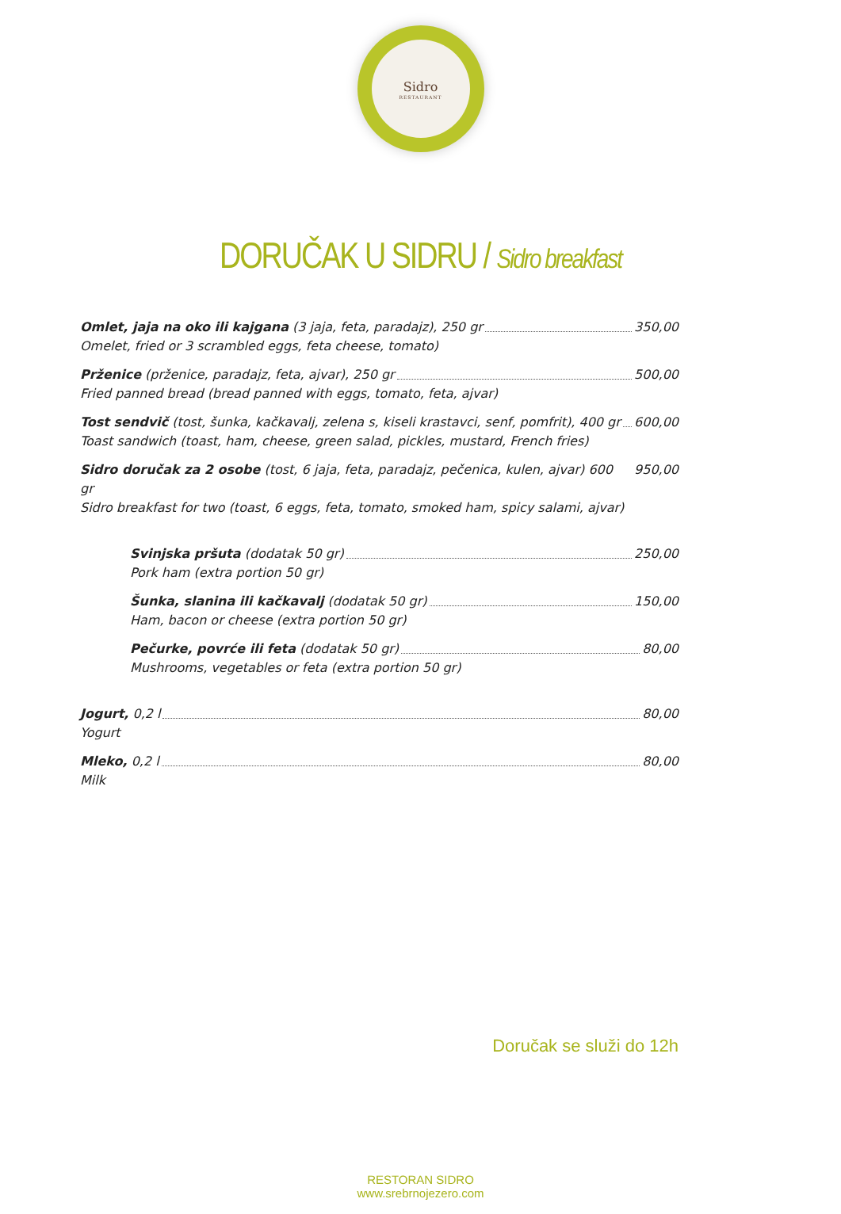Sidro
RESTAURANT
DORUČAK U SIDRU / Sidro breakfast
Omlet, jaja na oko ili kajgana (3 jaja, feta, paradajz), 250 gr 350,00
Omelet, fried or 3 scrambled eggs, feta cheese, tomato)
Prženice (prženice, paradajz, feta, ajvar), 250 gr 500,00
Fried panned bread (bread panned with eggs, tomato, feta, ajvar)
Tost sendvič (tost, šunka, kačkavalj, zelena s, kiseli krastavci, senf, pomfrit), 400 gr 600,00
Toast sandwich (toast, ham, cheese, green salad, pickles, mustard, French fries)
Sidro doručak za 2 osobe (tost, 6 jaja, feta, paradajz, pečenica, kulen, ajvar) 600 gr 950,00
Sidro breakfast for two (toast, 6 eggs, feta, tomato, smoked ham, spicy salami, ajvar)
Svinjska pršuta (dodatak 50 gr) 250,00
Pork ham (extra portion 50 gr)
Šunka, slanina ili kačkavalj (dodatak 50 gr) 150,00
Ham, bacon or cheese (extra portion 50 gr)
Pečurke, povrće ili feta (dodatak 50 gr) 80,00
Mushrooms, vegetables or feta (extra portion 50 gr)
Jogurt, 0,2 l 80,00
Yogurt
Mleko, 0,2 l 80,00
Milk
Doručak se služi do 12h
RESTORAN SIDRO
www.srebrnojezero.com